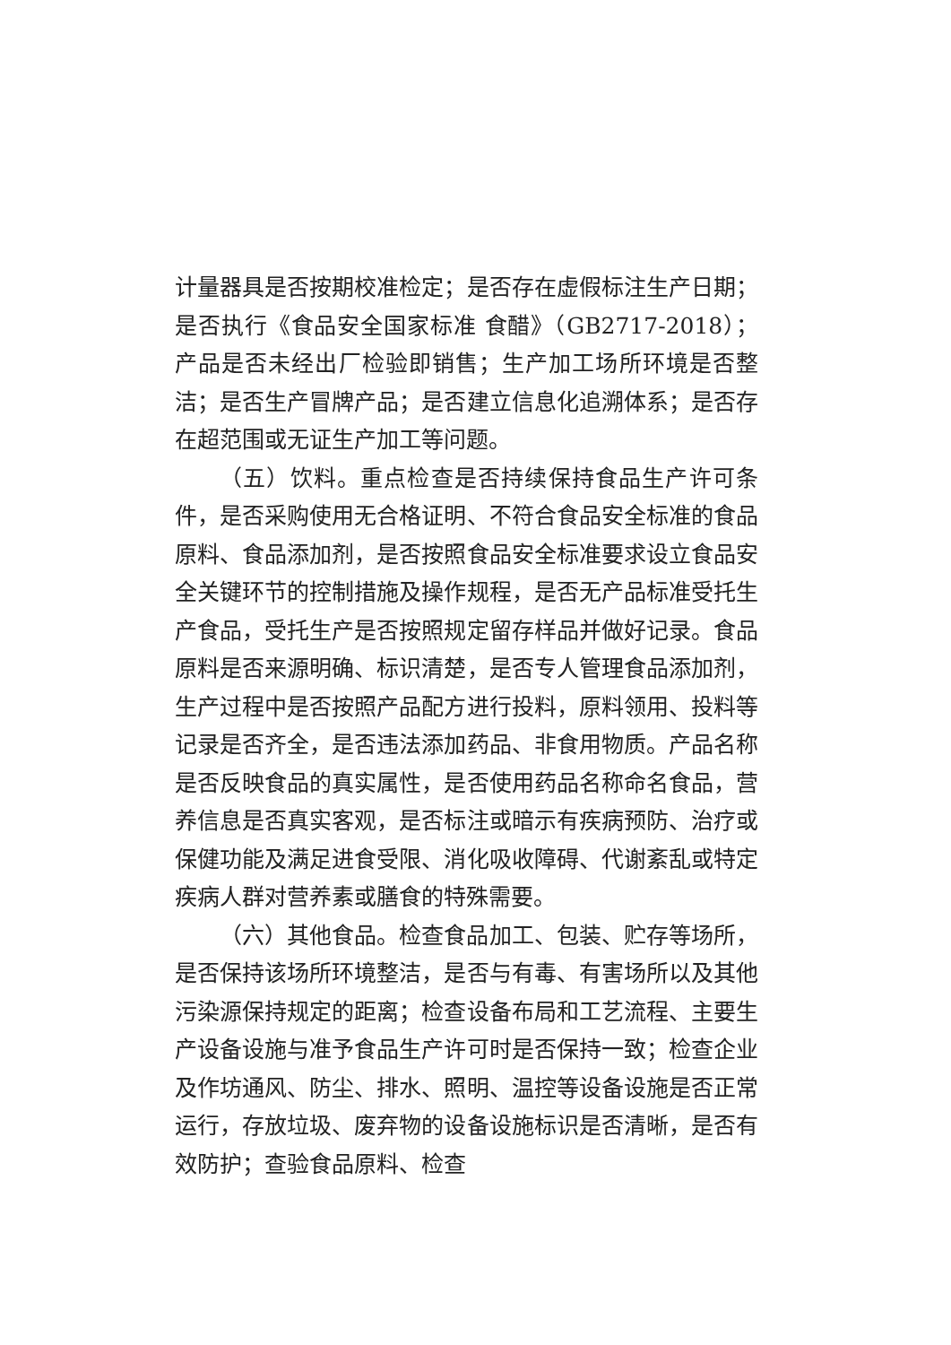计量器具是否按期校准检定；是否存在虚假标注生产日期；是否执行《食品安全国家标准 食醋》（GB2717-2018）；产品是否未经出厂检验即销售；生产加工场所环境是否整洁；是否生产冒牌产品；是否建立信息化追溯体系；是否存在超范围或无证生产加工等问题。
（五）饮料。重点检查是否持续保持食品生产许可条件，是否采购使用无合格证明、不符合食品安全标准的食品原料、食品添加剂，是否按照食品安全标准要求设立食品安全关键环节的控制措施及操作规程，是否无产品标准受托生产食品，受托生产是否按照规定留存样品并做好记录。食品原料是否来源明确、标识清楚，是否专人管理食品添加剂，生产过程中是否按照产品配方进行投料，原料领用、投料等记录是否齐全，是否违法添加药品、非食用物质。产品名称是否反映食品的真实属性，是否使用药品名称命名食品，营养信息是否真实客观，是否标注或暗示有疾病预防、治疗或保健功能及满足进食受限、消化吸收障碍、代谢紊乱或特定疾病人群对营养素或膳食的特殊需要。
（六）其他食品。检查食品加工、包装、贮存等场所，是否保持该场所环境整洁，是否与有毒、有害场所以及其他污染源保持规定的距离；检查设备布局和工艺流程、主要生产设备设施与准予食品生产许可时是否保持一致；检查企业及作坊通风、防尘、排水、照明、温控等设备设施是否正常运行，存放垃圾、废弃物的设备设施标识是否清晰，是否有效防护；查验食品原料、检查